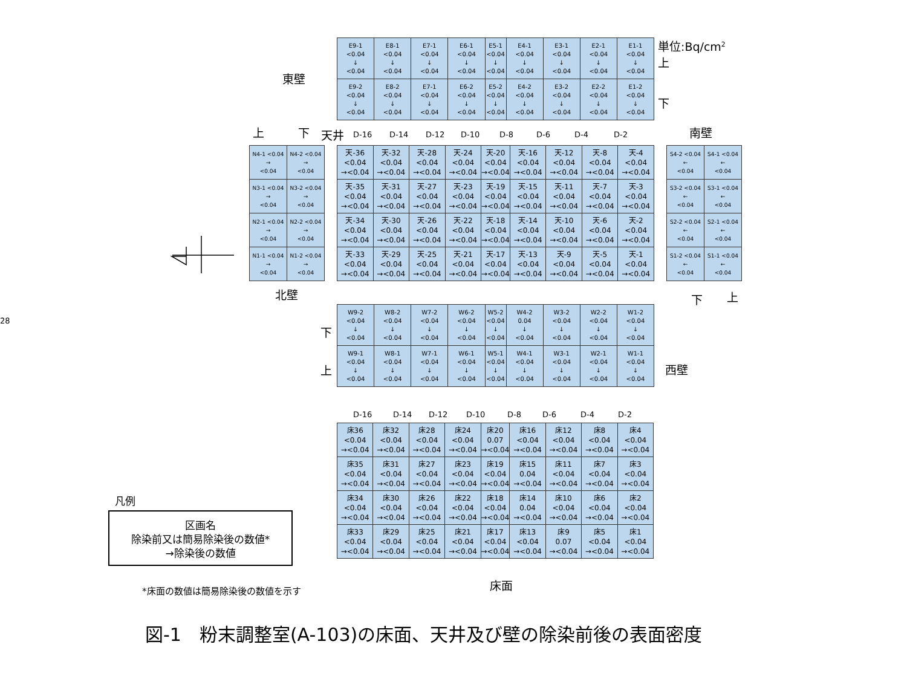東壁
| E9-1 <0.04 ↓ <0.04 | E8-1 <0.04 ↓ <0.04 | E7-1 <0.04 ↓ <0.04 | E6-1 <0.04 ↓ <0.04 | E5-1 <0.04 ↓ <0.04 | E4-1 <0.04 ↓ <0.04 | E3-1 <0.04 ↓ <0.04 | E2-1 <0.04 ↓ <0.04 | E1-1 <0.04 ↓ <0.04 |
| E9-2 <0.04 ↓ <0.04 | E8-2 <0.04 ↓ <0.04 | E7-1 <0.04 ↓ <0.04 | E6-2 <0.04 ↓ <0.04 | E5-2 <0.04 ↓ <0.04 | E4-2 <0.04 ↓ <0.04 | E3-2 <0.04 ↓ <0.04 | E2-2 <0.04 ↓ <0.04 | E1-2 <0.04 ↓ <0.04 |
単位:Bq/cm<sup>2</sup>
上
下
上 下
天井
D-16 D-14 D-12 D-10 D-8 D-6 D-4 D-2
南壁
| N4-1 <0.04 → <0.04 | N4-2 <0.04 → <0.04 |
| N3-1 <0.04 → <0.04 | N3-2 <0.04 → <0.04 |
| N2-1 <0.04 → <0.04 | N2-2 <0.04 → <0.04 |
| N1-1 <0.04 → <0.04 | N1-2 <0.04 → <0.04 |
| 天-36 <0.04 →<0.04 | 天-32 <0.04 →<0.04 | 天-28 <0.04 →<0.04 | 天-24 <0.04 →<0.04 | 天-20 <0.04 →<0.04 | 天-16 <0.04 →<0.04 | 天-12 <0.04 →<0.04 | 天-8 <0.04 →<0.04 | 天-4 <0.04 →<0.04 |
| 天-35 <0.04 →<0.04 | 天-31 <0.04 →<0.04 | 天-27 <0.04 →<0.04 | 天-23 <0.04 →<0.04 | 天-19 <0.04 →<0.04 | 天-15 <0.04 →<0.04 | 天-11 <0.04 →<0.04 | 天-7 <0.04 →<0.04 | 天-3 <0.04 →<0.04 |
| 天-34 <0.04 →<0.04 | 天-30 <0.04 →<0.04 | 天-26 <0.04 →<0.04 | 天-22 <0.04 →<0.04 | 天-18 <0.04 →<0.04 | 天-14 <0.04 →<0.04 | 天-10 <0.04 →<0.04 | 天-6 <0.04 →<0.04 | 天-2 <0.04 →<0.04 |
| 天-33 <0.04 →<0.04 | 天-29 <0.04 →<0.04 | 天-25 <0.04 →<0.04 | 天-21 <0.04 →<0.04 | 天-17 <0.04 →<0.04 | 天-13 <0.04 →<0.04 | 天-9 <0.04 →<0.04 | 天-5 <0.04 →<0.04 | 天-1 <0.04 →<0.04 |
| S4-2 <0.04 ← <0.04 | S4-1 <0.04 ← <0.04 |
| S3-2 <0.04 ← <0.04 | S3-1 <0.04 ← <0.04 |
| S2-2 <0.04 ← <0.04 | S2-1 <0.04 ← <0.04 |
| S1-2 <0.04 ← <0.04 | S1-1 <0.04 ← <0.04 |
北壁
下
上
28
下
上
| W9-2 <0.04 ↓ <0.04 | W8-2 <0.04 ↓ <0.04 | W7-2 <0.04 ↓ <0.04 | W6-2 <0.04 ↓ <0.04 | W5-2 <0.04 ↓ <0.04 | W4-2 0.04 ↓ <0.04 | W3-2 <0.04 ↓ <0.04 | W2-2 <0.04 ↓ <0.04 | W1-2 <0.04 ↓ <0.04 |
| W9-1 <0.04 ↓ <0.04 | W8-1 <0.04 ↓ <0.04 | W7-1 <0.04 ↓ <0.04 | W6-1 <0.04 ↓ <0.04 | W5-1 <0.04 ↓ <0.04 | W4-1 <0.04 ↓ <0.04 | W3-1 <0.04 ↓ <0.04 | W2-1 <0.04 ↓ <0.04 | W1-1 <0.04 ↓ <0.04 |
西壁
D-16 D-14 D-12 D-10 D-8 D-6 D-4 D-2
凡例
区画名
除染前又は簡易除染後の数値*
→除染後の数値
| 床36 <0.04 →<0.04 | 床32 <0.04 →<0.04 | 床28 <0.04 →<0.04 | 床24 <0.04 →<0.04 | 床20 0.07 →<0.04 | 床16 <0.04 →<0.04 | 床12 <0.04 →<0.04 | 床8 <0.04 →<0.04 | 床4 <0.04 →<0.04 |
| 床35 <0.04 →<0.04 | 床31 <0.04 →<0.04 | 床27 <0.04 →<0.04 | 床23 <0.04 →<0.04 | 床19 <0.04 →<0.04 | 床15 0.04 →<0.04 | 床11 <0.04 →<0.04 | 床7 <0.04 →<0.04 | 床3 <0.04 →<0.04 |
| 床34 <0.04 →<0.04 | 床30 <0.04 →<0.04 | 床26 <0.04 →<0.04 | 床22 <0.04 →<0.04 | 床18 <0.04 →<0.04 | 床14 0.04 →<0.04 | 床10 <0.04 →<0.04 | 床6 <0.04 →<0.04 | 床2 <0.04 →<0.04 |
| 床33 <0.04 →<0.04 | 床29 <0.04 →<0.04 | 床25 <0.04 →<0.04 | 床21 <0.04 →<0.04 | 床17 <0.04 →<0.04 | 床13 <0.04 →<0.04 | 床9 0.07 →<0.04 | 床5 <0.04 →<0.04 | 床1 <0.04 →<0.04 |
*床面の数値は簡易除染後の数値を示す
床面
図-1　粉末調整室(A-103)の床面、天井及び壁の除染前後の表面密度